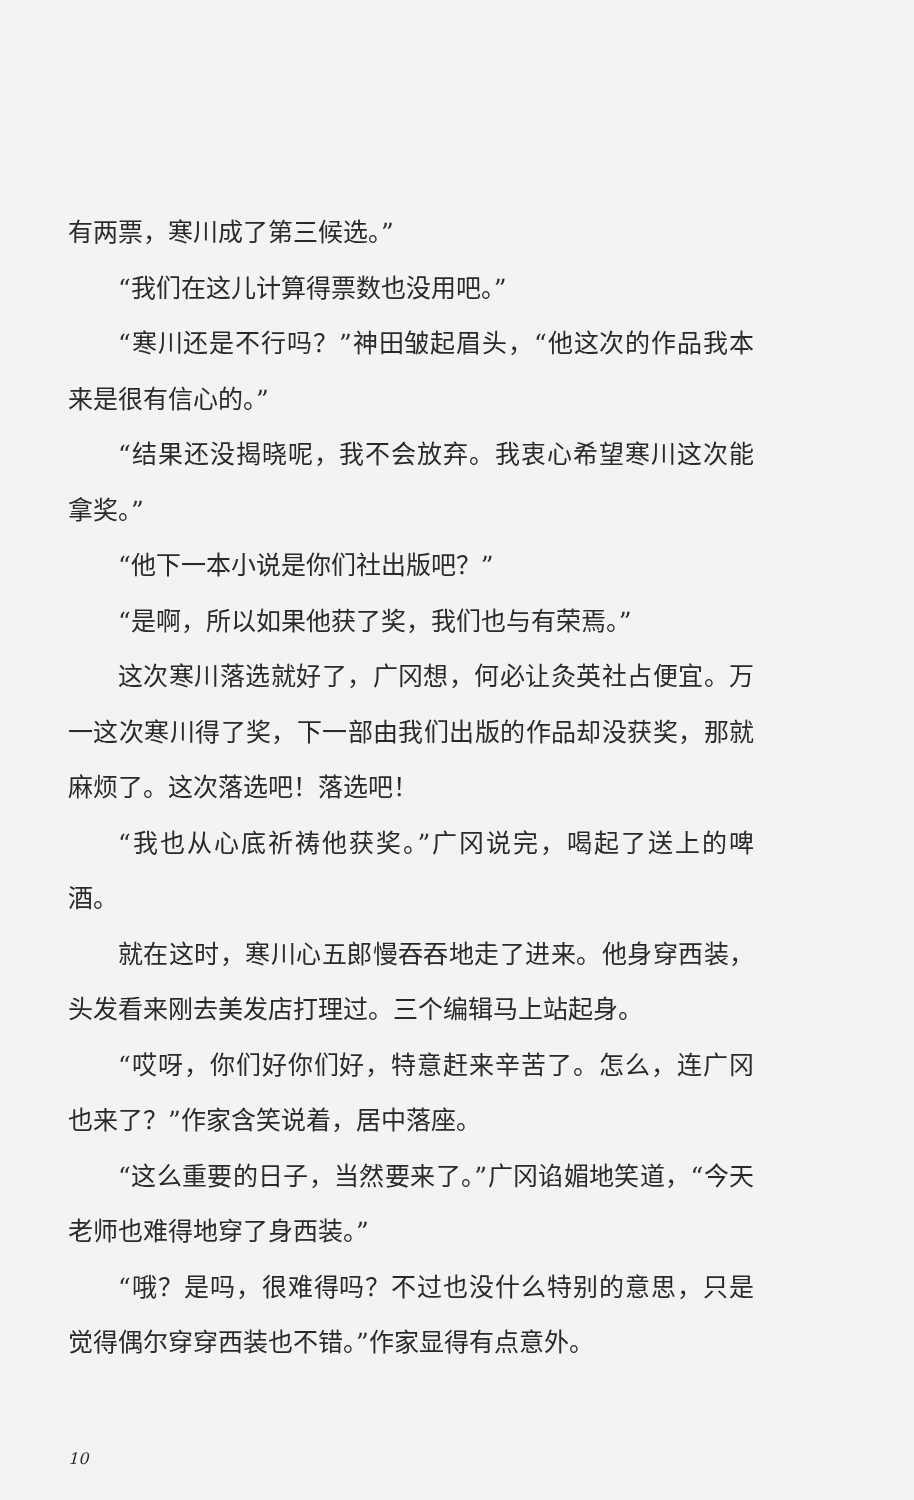有两票，寒川成了第三候选。”
“我们在这儿计算得票数也没用吧。”
“寒川还是不行吗？”神田皱起眉头，“他这次的作品我本来是很有信心的。”
“结果还没揭晓呢，我不会放弃。我衷心希望寒川这次能拿奖。”
“他下一本小说是你们社出版吧？”
“是啊，所以如果他获了奖，我们也与有荣焉。”
这次寒川落选就好了，广冈想，何必让灸英社占便宜。万一这次寒川得了奖，下一部由我们出版的作品却没获奖，那就麻烦了。这次落选吧！落选吧！
“我也从心底祈祷他获奖。”广冈说完，喝起了送上的啤酒。
就在这时，寒川心五郎慢吞吞地走了进来。他身穿西装，头发看来刚去美发店打理过。三个编辑马上站起身。
“哎呀，你们好你们好，特意赶来辛苦了。怎么，连广冈也来了？”作家含笑说着，居中落座。
“这么重要的日子，当然要来了。”广冈谄媚地笑道，“今天老师也难得地穿了身西装。”
“哦？是吗，很难得吗？不过也没什么特别的意思，只是觉得偶尔穿穿西装也不错。”作家显得有点意外。
10